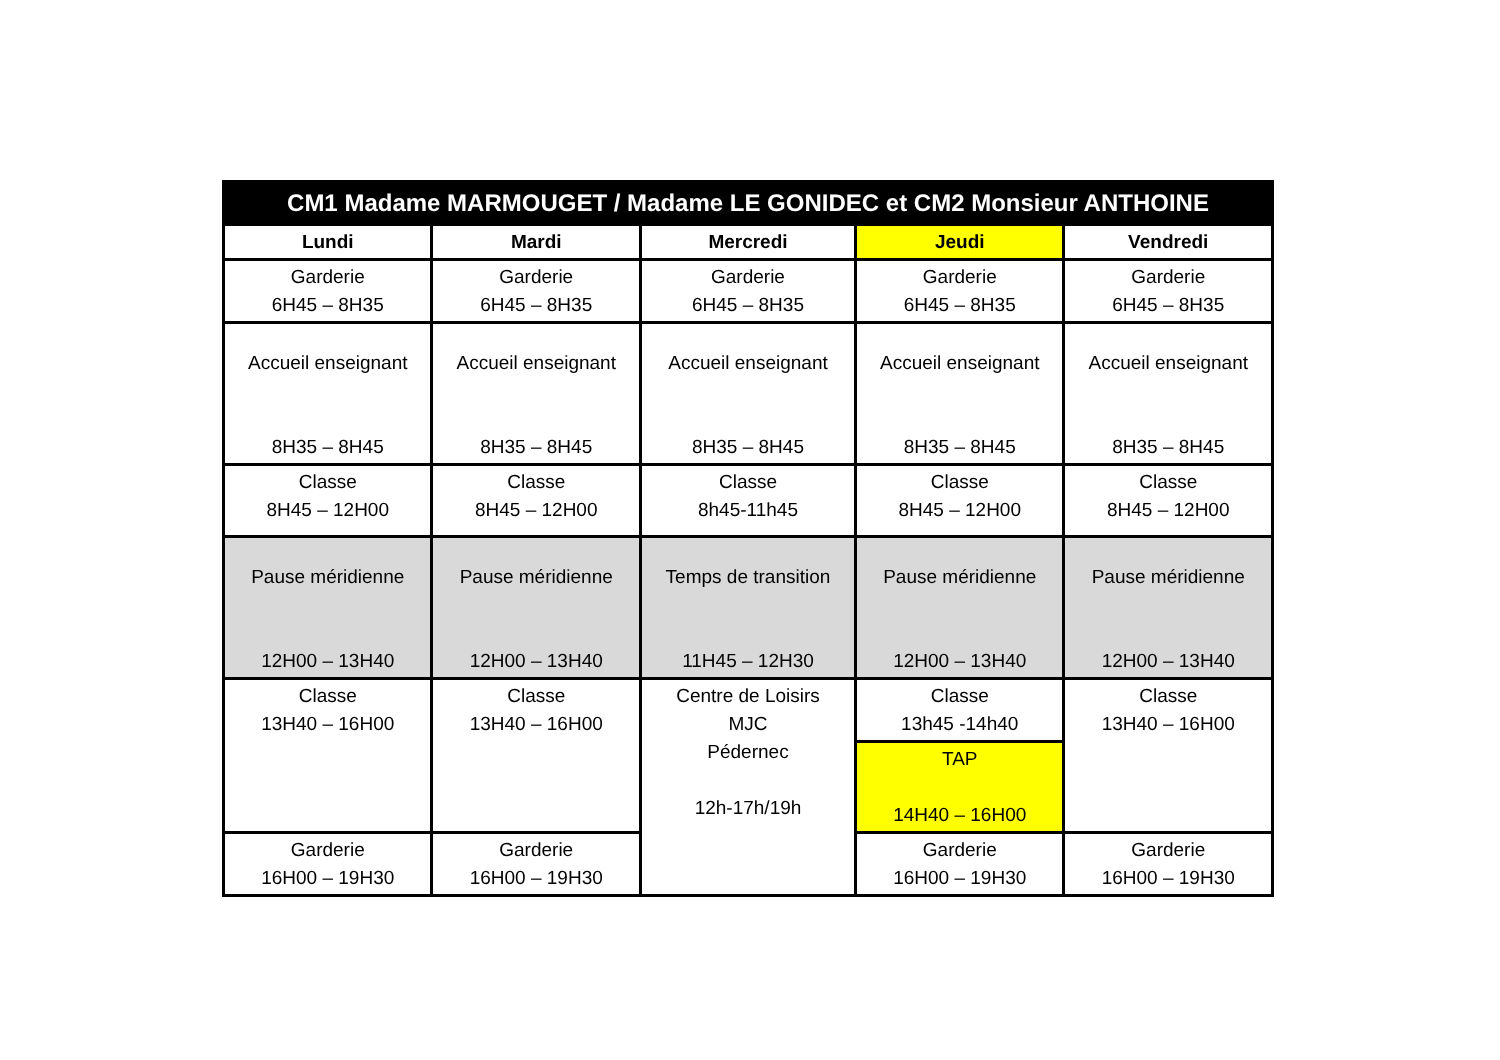| CM1 Madame MARMOUGET / Madame LE GONIDEC et CM2 Monsieur ANTHOINE | | | | |
| Lundi | Mardi | Mercredi | Jeudi | Vendredi |
| Garderie 6H45 – 8H35 | Garderie 6H45 – 8H35 | Garderie 6H45 – 8H35 | Garderie 6H45 – 8H35 | Garderie 6H45 – 8H35 |
| Accueil enseignant 8H35 – 8H45 | Accueil enseignant 8H35 – 8H45 | Accueil enseignant 8H35 – 8H45 | Accueil enseignant 8H35 – 8H45 | Accueil enseignant 8H35 – 8H45 |
| Classe 8H45 – 12H00 | Classe 8H45 – 12H00 | Classe 8h45-11h45 | Classe 8H45 – 12H00 | Classe 8H45 – 12H00 |
| Pause méridienne 12H00 – 13H40 | Pause méridienne 12H00 – 13H40 | Temps de transition 11H45 – 12H30 | Pause méridienne 12H00 – 13H40 | Pause méridienne 12H00 – 13H40 |
| Classe 13H40 – 16H00 | Classe 13H40 – 16H00 | Centre de Loisirs MJC Pédernec 12h-17h/19h | Classe 13h45 -14h40 | Classe 13H40 – 16H00 |
| | | | TAP 14H40 – 16H00 | |
| Garderie 16H00 – 19H30 | Garderie 16H00 – 19H30 | | Garderie 16H00 – 19H30 | Garderie 16H00 – 19H30 |